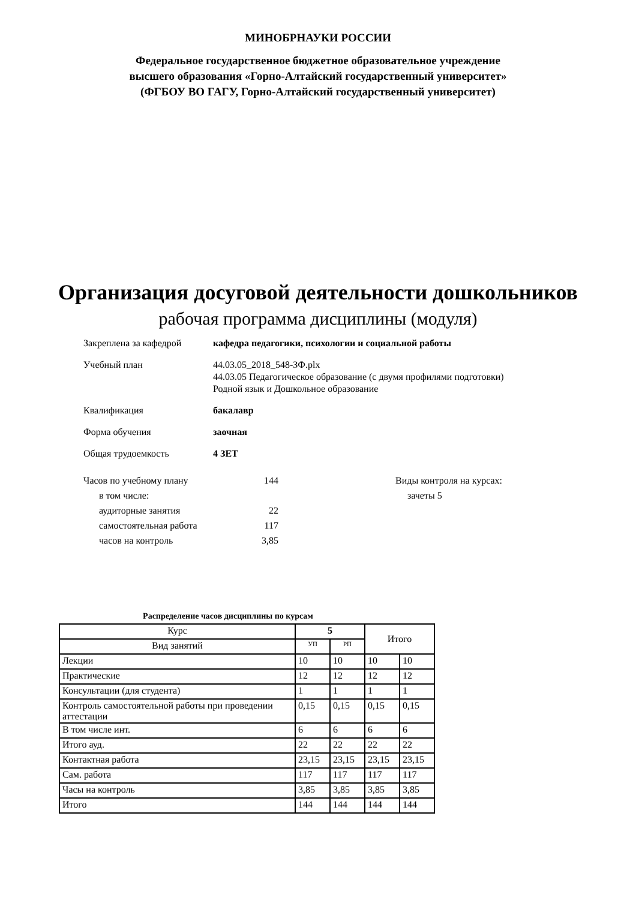МИНОБРНАУКИ РОССИИ
Федеральное государственное бюджетное образовательное учреждение
высшего образования «Горно-Алтайский государственный университет»
(ФГБОУ ВО ГАГУ, Горно-Алтайский государственный университет)
Организация досуговой деятельности дошкольников
рабочая программа дисциплины (модуля)
Закреплена за кафедрой кафедра педагогики, психологии и социальной работы
Учебный план 44.03.05_2018_548-ЗФ.plx
44.03.05 Педагогическое образование (с двумя профилями подготовки)
Родной язык и Дошкольное образование
Квалификация бакалавр
Форма обучения заочная
Общая трудоемкость 4 ЗЕТ
Часов по учебному плану 144
в том числе:
аудиторные занятия 22
самостоятельная работа 117
часов на контроль 3,85
Виды контроля на курсах:
зачеты 5
Распределение часов дисциплины по курсам
| Курс | 5 | | Итого | |
| Вид занятий | УП | РП | | |
| Лекции | 10 | 10 | 10 | 10 |
| Практические | 12 | 12 | 12 | 12 |
| Консультации (для студента) | 1 | 1 | 1 | 1 |
| Контроль самостоятельной работы при проведении аттестации | 0,15 | 0,15 | 0,15 | 0,15 |
| В том числе инт. | 6 | 6 | 6 | 6 |
| Итого ауд. | 22 | 22 | 22 | 22 |
| Контактная работа | 23,15 | 23,15 | 23,15 | 23,15 |
| Сам. работа | 117 | 117 | 117 | 117 |
| Часы на контроль | 3,85 | 3,85 | 3,85 | 3,85 |
| Итого | 144 | 144 | 144 | 144 |